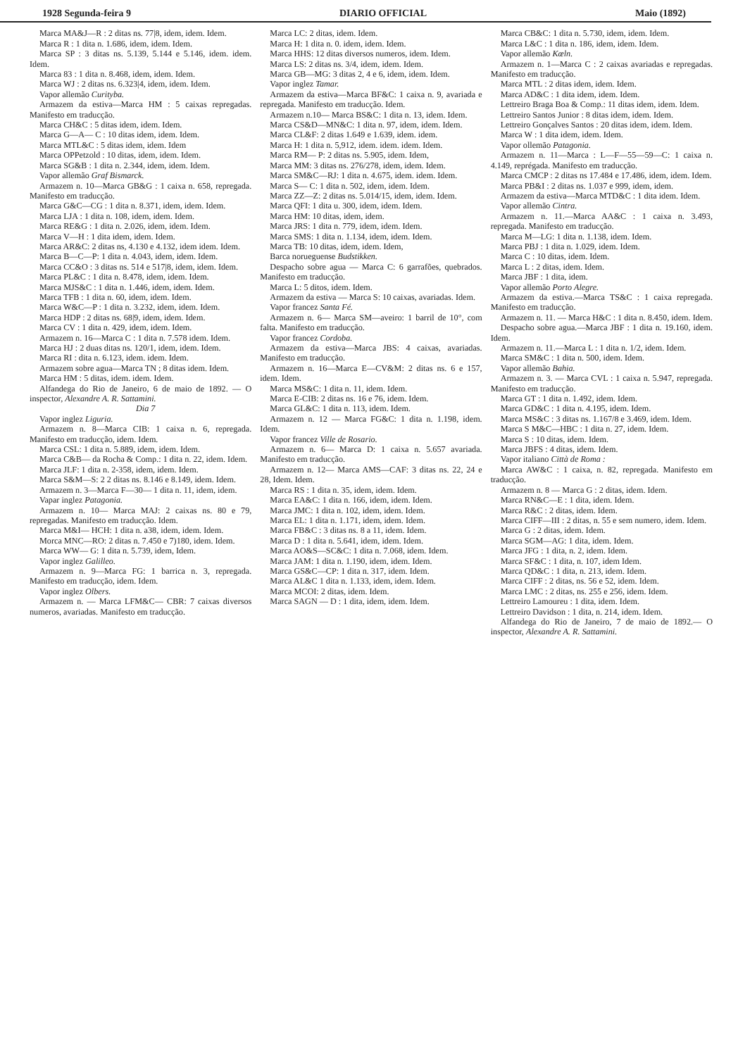1928 Segunda-feira 9 DIARIO OFFICIAL Maio (1892)
Marca MA&J—R : 2 ditas ns. 77|8, idem, idem. Idem.
Marca R : 1 dita n. 1.686, idem, idem. Idem.
Marca SP : 3 ditas ns. 5.139, 5.144 e 5.146, idem. idem. Idem.
Marca 83 : 1 dita n. 8.468, idem, idem. Idem.
Marca WJ : 2 ditas ns. 6.323|4, idem, idem. Idem.
Vapor allemão Curityba.
Armazem da estiva—Marca HM : 5 caixas repregadas. Manifesto em traducção.
Marca CH&C : 5 ditas idem, idem. Idem.
Marca G—A— C : 10 ditas idem, idem. Idem.
Marca MTL&C : 5 ditas idem, idem. Idem
Marca OPPetzold : 10 ditas, idem, idem. Idem.
Marca SG&B : 1 dita n. 2.344, idem, idem. Idem.
Vapor allemão Graf Bismarck.
Armazem n. 10—Marca GB&G : 1 caixa n. 658, repregada. Manifesto em traducção.
Marca G&C—CG : 1 dita n. 8.371, idem, idem. Idem.
Marca LJA : 1 dita n. 108, idem, idem. Idem.
Marca RE&G : 1 dita n. 2.026, idem, idem. Idem.
Marca V—H : 1 dita idem, idem. Idem.
Marca AR&C: 2 ditas ns, 4.130 e 4.132, idem idem. Idem.
Marca B—C—P: 1 dita n. 4.043, idem, idem. Idem.
Marca CC&O : 3 ditas ns. 514 e 517|8, idem, idem. Idem.
Marca PL&C : 1 dita n. 8.478, idem, idem. Idem.
Marca MJS&C : 1 dita n. 1.446, idem, idem. Idem.
Marca TFB : 1 dita n. 60, idem, idem. Idem.
Marca W&C—P : 1 dita n. 3.232, idem, idem. Idem.
Marca HDP : 2 ditas ns. 68|9, idem, idem. Idem.
Marca CV : 1 dita n. 429, idem, idem. Idem.
Armazem n. 16—Marca C : 1 dita n. 7.578 idem. Idem.
Marca HJ : 2 duas ditas ns. 120/1, idem, idem. Idem.
Marca RI : dita n. 6.123, idem. idem. Idem.
Armazem sobre agua—Marca TN ; 8 ditas idem. Idem.
Marca HM : 5 ditas, idem. idem. Idem.
Alfandega do Rio de Janeiro, 6 de maio de 1892. — O inspector, Alexandre A. R. Sattamini.
Dia 7
Vapor inglez Liguria.
Armazem n. 8—Marca CIB: 1 caixa n. 6, repregada. Manifesto em traducção, idem. Idem.
Marca CSL: 1 dita n. 5.889, idem, idem. Idem.
Marca C&B— da Rocha & Comp.: 1 dita n. 22, idem. Idem.
Marca JLF: 1 dita n. 2-358, idem, idem. Idem.
Marca S&M—S: 2 2 ditas ns. 8.146 e 8.149, idem. Idem.
Armazem n. 3—Marca F—30— 1 dita n. 11, idem, idem.
Vapar inglez Patagonia.
Armazem n. 10— Marca MAJ: 2 caixas ns. 80 e 79, repregadas. Manifesto em traducção. Idem.
Marca M&I— HCH: 1 dita n. a38, idem, idem. Idem.
Morca MNC—RO: 2 ditas n. 7.450 e 7)180, idem. Idem.
Marca WW— G: 1 dita n. 5.739, idem, Idem.
Vapor inglez Galilleo.
Armazem n. 9—Marca FG: 1 barrica n. 3, repregada. Manifesto em traducção, idem. Idem.
Vapor inglez Olbers.
Armazem n. — Marca LFM&C— CBR: 7 caixas diversos numeros, avariadas. Manifesto em traducção.
Marca LC: 2 ditas, idem. Idem.
Marca H: 1 dita n. 0. idem, idem. Idem.
Marca HHS: 12 ditas diversos numeros, idem. Idem.
Marca LS: 2 ditas ns. 3/4, idem, idem. Idem.
Marca GB—MG: 3 ditas 2, 4 e 6, idem, idem. Idem.
Vapor inglez Tamar.
Armazem da estiva—Marca BF&C: 1 caixa n. 9, avariada e repregada. Manifesto em traducção. Idem.
Armazem n.10— Marca BS&C: 1 dita n. 13, idem. Idem.
Marca CS&D—MN&C: 1 dita n. 97, idem, idem. Idem.
Marca CL&F: 2 ditas 1.649 e 1.639, idem. idem.
Marca H: 1 dita n. 5,912, idem. idem. idem. Idem.
Marca RM— P: 2 ditas ns. 5.905, idem. Idem,
Marca MM: 3 ditas ns. 276/278, idem, idem. Idem.
Marca SM&C—RJ: 1 dita n. 4.675, idem. idem. Idem.
Marca S— C: 1 dita n. 502, idem, idem. Idem.
Marca ZZ—Z: 2 ditas ns. 5.014/15, idem, idem. Idem.
Marca QFI: 1 dita u. 300, idem, idem. Idem.
Marca HM: 10 ditas, idem, idem.
Marca JRS: 1 dita n. 779, idem, idem. Idem.
Marca SMS: 1 dita n. 1.134, idem, idem. Idem.
Marca TB: 10 ditas, idem, idem. Idem,
Barca norueguense Budstikken.
Despacho sobre agua — Marca C: 6 garrafões, quebrados. Manifesto em traducção.
Marca L: 5 ditos, idem. Idem.
Armazem da estiva — Marca S: 10 caixas, avariadas. Idem.
Vapor francez Santa Fé.
Armazem n. 6— Marca SM—aveiro: 1 barril de 10°, com falta. Manifesto em traducção.
Vapor francez Cordoba.
Armazem da estiva—Marca JBS: 4 caixas, avariadas. Manifesto em traducção.
Armazem n. 16—Marca E—CV&M: 2 ditas ns. 6 e 157, idem. Idem.
Marca MS&C: 1 dita n. 11, idem. Idem.
Marca E-CIB: 2 ditas ns. 16 e 76, idem. Idem.
Marca GL&C: 1 dita n. 113, idem. Idem.
Armazem n. 12 — Marca FG&C: 1 dita n. 1.198, idem. Idem.
Vapor francez Ville de Rosario.
Armazem n. 6— Marca D: 1 caixa n. 5.657 avariada. Manifesto em traducção.
Armazem n. 12— Marca AMS—CAF: 3 ditas ns. 22, 24 e 28, Idem. Idem.
Marca RS : 1 dita n. 35, idem, idem. Idem.
Marca EA&C: 1 dita n. 166, idem, idem. Idem.
Marca JMC: 1 dita n. 102, idem, idem. Idem.
Marca EL: 1 dita n. 1.171, idem, idem. Idem.
Marca FB&C : 3 ditas ns. 8 a 11, idem. Idem.
Marca D : 1 dita n. 5.641, idem, idem. Idem.
Marca AO&S—SC&C: 1 dita n. 7.068, idem. Idem.
Marca JAM: 1 dita n. 1.190, idem, idem. Idem.
Marca GS&C—CP: 1 dita n. 317, idem. Idem.
Marca AL&C 1 dita n. 1.133, idem, idem. Idem.
Marca MCOI: 2 ditas, idem. Idem.
Marca SAGN — D : 1 dita, idem, idem. Idem.
Marca CB&C: 1 dita n. 5.730, idem, idem. Idem.
Marca L&C : 1 dita n. 186, idem, idem. Idem.
Vapor allemão Kœln.
Armazem n. 1—Marca C : 2 caixas avariadas e repregadas. Manifesto em traducção.
Marca MTL : 2 ditas idem, idem. Idem.
Marca AD&C : 1 dita idem, idem. Idem.
Lettreiro Braga Boa & Comp.: 11 ditas idem, idem. Idem.
Lettreiro Santos Junior : 8 ditas idem, idem. Idem.
Lettreiro Gonçalves Santos : 20 ditas idem, idem. Idem.
Marca W : 1 dita idem, idem. Idem.
Vapor ollemão Patagonia.
Armazem n. 11—Marca : L—F—55—59—C: 1 caixa n. 4.149, reprégada. Manifesto em traducção.
Marca CMCP : 2 ditas ns 17.484 e 17.486, idem, idem. Idem.
Marca PB&I : 2 ditas ns. 1.037 e 999, idem, idem.
Armazem da estiva—Marca MTD&C : 1 dita idem. Idem.
Vapor allemão Cintra.
Armazem n. 11.—Marca AA&C : 1 caixa n. 3.493, repregada. Manifesto em traducção.
Marca M—LG: 1 dita n. 1.138, idem. Idem.
Marca PBJ : 1 dita n. 1.029, idem. Idem.
Marca C : 10 ditas, idem. Idem.
Marca L : 2 ditas, idem. Idem.
Marca JBF : 1 dita, idem.
Vapor allemão Porto Alegre.
Armazem da estiva.—Marca TS&C : 1 caixa repregada. Manifesto em traducção.
Armazem n. 11. — Marca H&C : 1 dita n. 8.450, idem. Idem.
Despacho sobre agua.—Marca JBF : 1 dita n. 19.160, idem. Idem.
Armazem n. 11.—Marca L : 1 dita n. 1/2, idem. Idem.
Marca SM&C : 1 dita n. 500, idem. Idem.
Vapor allemão Bahia.
Armazem n. 3. — Marca CVL : 1 caixa n. 5.947, repregada. Manifesto em traducção.
Marca GT : 1 dita n. 1.492, idem. Idem.
Marca GD&C : 1 dita n. 4.195, idem. Idem.
Marca MS&C : 3 ditas ns. 1.167/8 e 3.469, idem. Idem.
Marca S M&C—HBC : 1 dita n. 27, idem. Idem.
Marca S : 10 ditas, idem. Idem.
Marca JBFS : 4 ditas, idem. Idem.
Vapor italiano Città de Roma :
Marca AW&C : 1 caixa, n. 82, repregada. Manifesto em traducção.
Armazem n. 8 — Marca G : 2 ditas, idem. Idem.
Marca RN&C—E : 1 dita, idem. Idem.
Marca R&C : 2 ditas, idem. Idem.
Marca CIFF—III : 2 ditas, n. 55 e sem numero, idem. Idem.
Marca G : 2 ditas, idem. Idem.
Marca SGM—AG: 1 dita, idem. Idem.
Marca JFG : 1 dita, n. 2, idem. Idem.
Marca SF&C : 1 dita, n. 107, idem Idem.
Marca QD&C : 1 dita, n. 213, idem. Idem.
Marca CIFF : 2 ditas, ns. 56 e 52, idem. Idem.
Marca LMC : 2 ditas, ns. 255 e 256, idem. Idem.
Lettreiro Lamoureu : 1 dita, idem. Idem.
Lettreiro Davidson : 1 dita, n. 214, idem. Idem.
Alfandega do Rio de Janeiro, 7 de maio de 1892.— O inspector, Alexandre A. R. Sattamini.